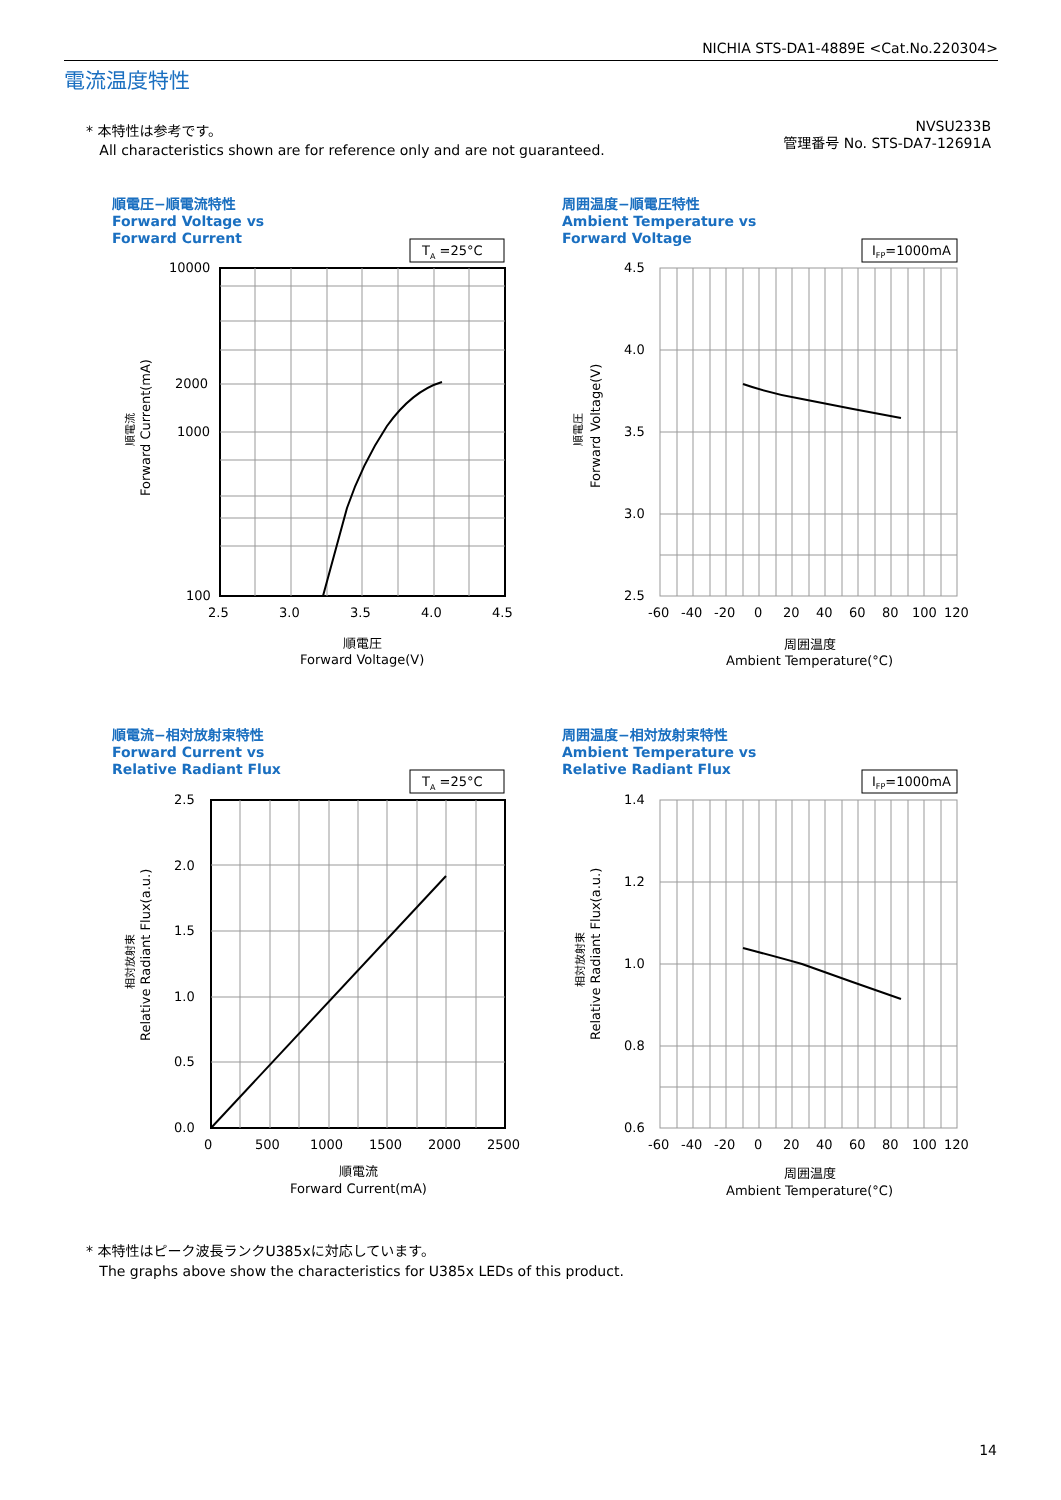NICHIA STS-DA1-4889E <Cat.No.220304>
電流温度特性
* 本特性は参考です。
All characteristics shown are for reference only and are not guaranteed.
NVSU233B
管理番号 No. STS-DA7-12691A
順電圧−順電流特性
Forward Voltage vs
Forward Current
TA =25°C
10000
2000
1000
100
2.5
3.0
3.5
4.0
4.5
順電圧
Forward Voltage(V)
Forward Current(mA)
順電流
周囲温度−順電圧特性
Ambient Temperature vs
Forward Voltage
IFP=1000mA
4.5
4.0
3.5
3.0
2.5
-60
-40
-20
0
20
40
60
80
100
120
周囲温度
Ambient Temperature(°C)
Forward Voltage(V)
順電圧
順電流−相対放射束特性
Forward Current vs
Relative Radiant Flux
TA =25°C
2.5
2.0
1.5
1.0
0.5
0.0
0
500
1000
1500
2000
2500
順電流
Forward Current(mA)
Relative Radiant Flux(a.u.)
相対放射束
周囲温度−相対放射束特性
Ambient Temperature vs
Relative Radiant Flux
IFP=1000mA
1.4
1.2
1.0
0.8
0.6
-60
-40
-20
0
20
40
60
80
100
120
周囲温度
Ambient Temperature(°C)
Relative Radiant Flux(a.u.)
相対放射束
* 本特性はピーク波長ランクU385xに対応しています。
The graphs above show the characteristics for U385x LEDs of this product.
14